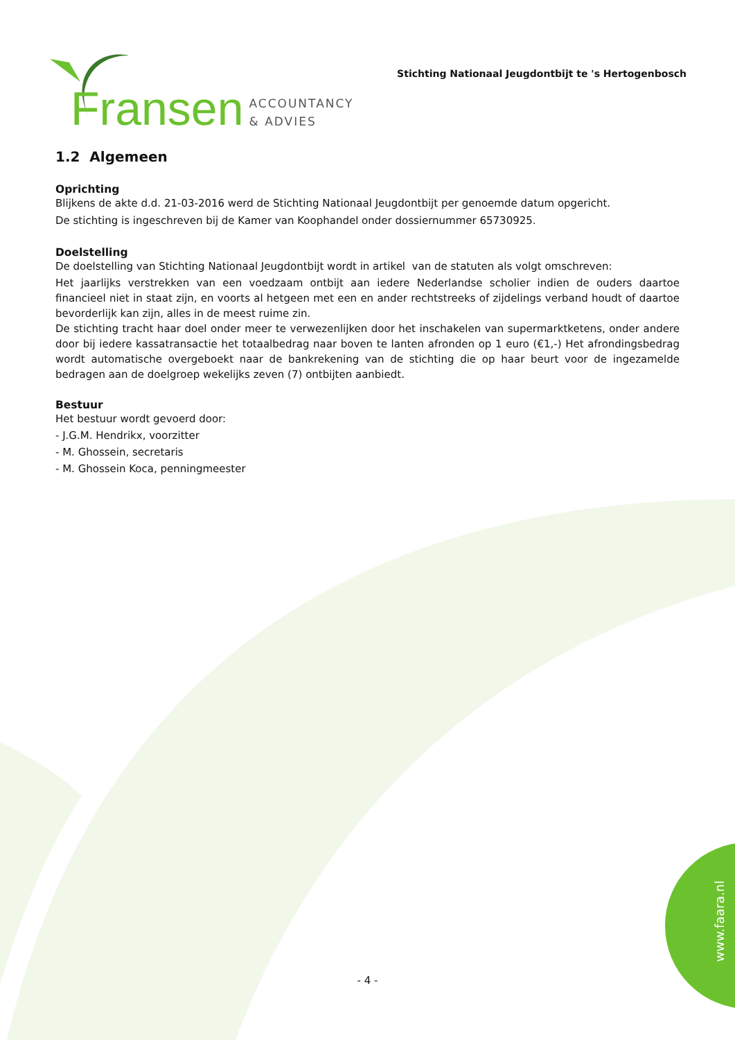Fransen ACCOUNTANCY
& ADVIES
Stichting Nationaal Jeugdontbijt te 's Hertogenbosch
1.2 Algemeen
Oprichting
Blijkens de akte d.d. 21-03-2016 werd de Stichting Nationaal Jeugdontbijt per genoemde datum opgericht.
De stichting is ingeschreven bij de Kamer van Koophandel onder dossiernummer 65730925.
Doelstelling
De doelstelling van Stichting Nationaal Jeugdontbijt wordt in artikel van de statuten als volgt omschreven:
Het jaarlijks verstrekken van een voedzaam ontbijt aan iedere Nederlandse scholier indien de ouders daartoe financieel niet in staat zijn, en voorts al hetgeen met een en ander rechtstreeks of zijdelings verband houdt of daartoe bevorderlijk kan zijn, alles in de meest ruime zin.
De stichting tracht haar doel onder meer te verwezenlijken door het inschakelen van supermarktketens, onder andere door bij iedere kassatransactie het totaalbedrag naar boven te lanten afronden op 1 euro (€1,-) Het afrondingsbedrag wordt automatische overgeboekt naar de bankrekening van de stichting die op haar beurt voor de ingezamelde bedragen aan de doelgroep wekelijks zeven (7) ontbijten aanbiedt.
Bestuur
Het bestuur wordt gevoerd door:
- J.G.M. Hendrikx, voorzitter
- M. Ghossein, secretaris
- M. Ghossein Koca, penningmeester
- 4 -
www.faara.nl